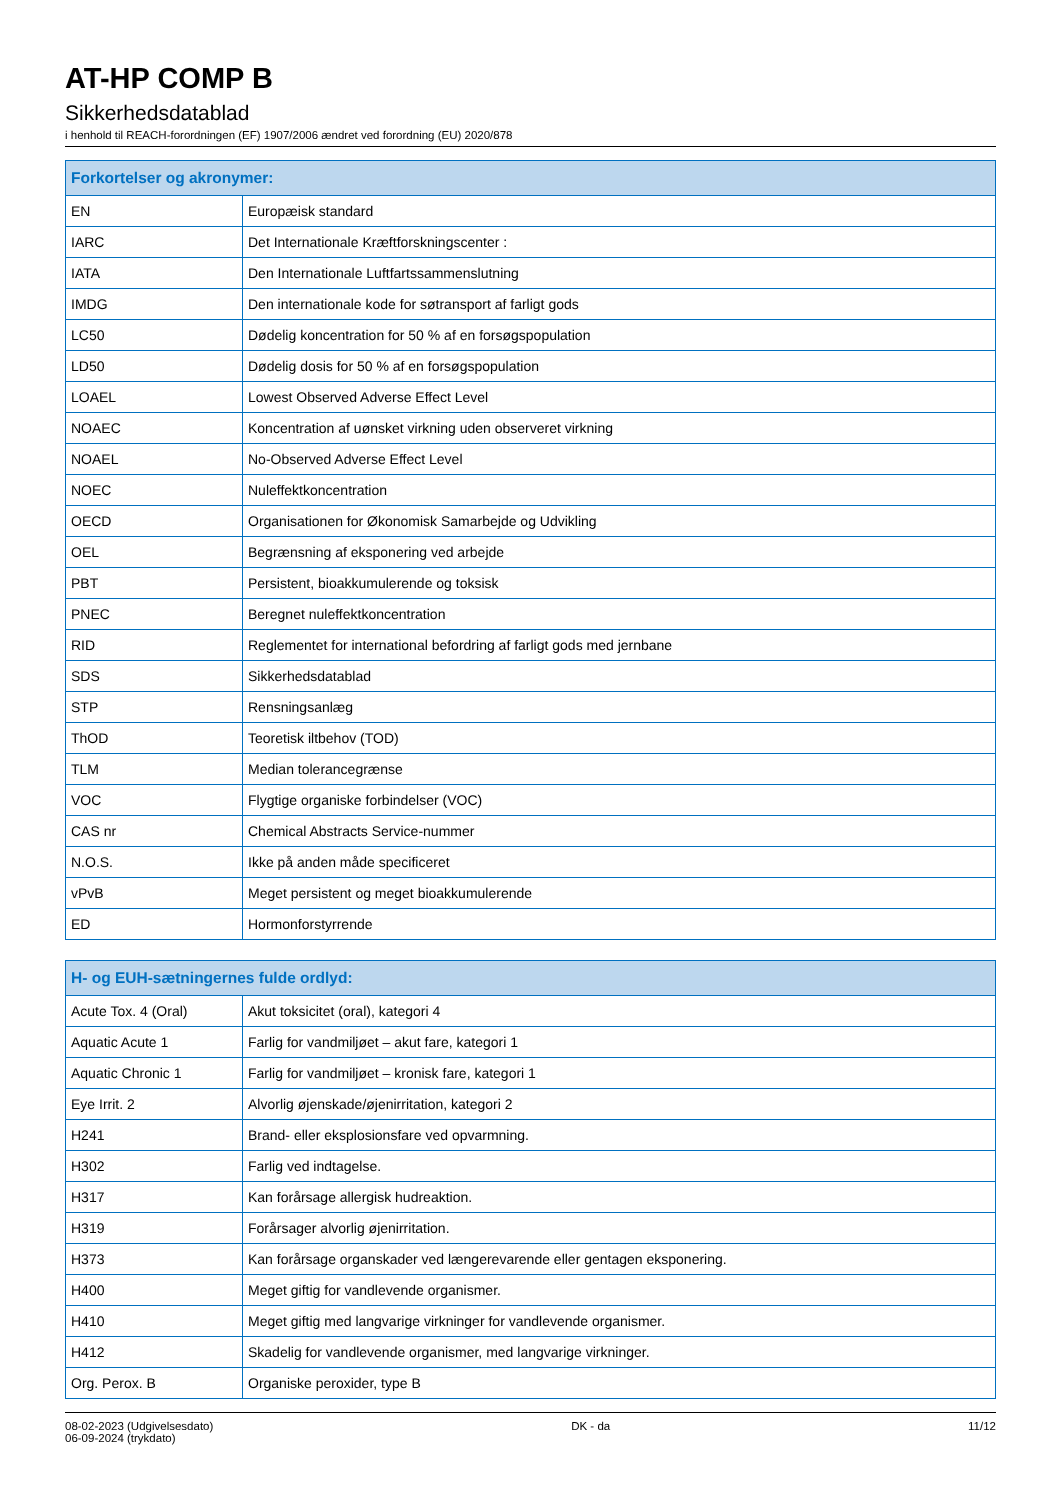AT-HP COMP B
Sikkerhedsdatablad
i henhold til REACH-forordningen (EF) 1907/2006 ændret ved forordning (EU) 2020/878
| Forkortelser og akronymer: | |
| --- | --- |
| EN | Europæisk standard |
| IARC | Det Internationale Kræftforskningscenter : |
| IATA | Den Internationale Luftfartssammenslutning |
| IMDG | Den internationale kode for søtransport af farligt gods |
| LC50 | Dødelig koncentration for 50 % af en forsøgspopulation |
| LD50 | Dødelig dosis for 50 % af en forsøgspopulation |
| LOAEL | Lowest Observed Adverse Effect Level |
| NOAEC | Koncentration af uønsket virkning uden observeret virkning |
| NOAEL | No-Observed Adverse Effect Level |
| NOEC | Nuleffektkoncentration |
| OECD | Organisationen for Økonomisk Samarbejde og Udvikling |
| OEL | Begrænsning af eksponering ved arbejde |
| PBT | Persistent, bioakkumulerende og toksisk |
| PNEC | Beregnet nuleffektkoncentration |
| RID | Reglementet for international befordring af farligt gods med jernbane |
| SDS | Sikkerhedsdatablad |
| STP | Rensningsanlæg |
| ThOD | Teoretisk iltbehov (TOD) |
| TLM | Median tolerancegrænse |
| VOC | Flygtige organiske forbindelser (VOC) |
| CAS nr | Chemical Abstracts Service-nummer |
| N.O.S. | Ikke på anden måde specificeret |
| vPvB | Meget persistent og meget bioakkumulerende |
| ED | Hormonforstyrrende |
| H- og EUH-sætningernes fulde ordlyd: | |
| --- | --- |
| Acute Tox. 4 (Oral) | Akut toksicitet (oral), kategori 4 |
| Aquatic Acute 1 | Farlig for vandmiljøet – akut fare, kategori 1 |
| Aquatic Chronic 1 | Farlig for vandmiljøet – kronisk fare, kategori 1 |
| Eye Irrit. 2 | Alvorlig øjenskade/øjenirritation, kategori 2 |
| H241 | Brand- eller eksplosionsfare ved opvarmning. |
| H302 | Farlig ved indtagelse. |
| H317 | Kan forårsage allergisk hudreaktion. |
| H319 | Forårsager alvorlig øjenirritation. |
| H373 | Kan forårsage organskader ved længerevarende eller gentagen eksponering. |
| H400 | Meget giftig for vandlevende organismer. |
| H410 | Meget giftig med langvarige virkninger for vandlevende organismer. |
| H412 | Skadelig for vandlevende organismer, med langvarige virkninger. |
| Org. Perox. B | Organiske peroxider, type B |
08-02-2023 (Udgivelsesdato)
06-09-2024 (trykdato)
DK - da 11/12